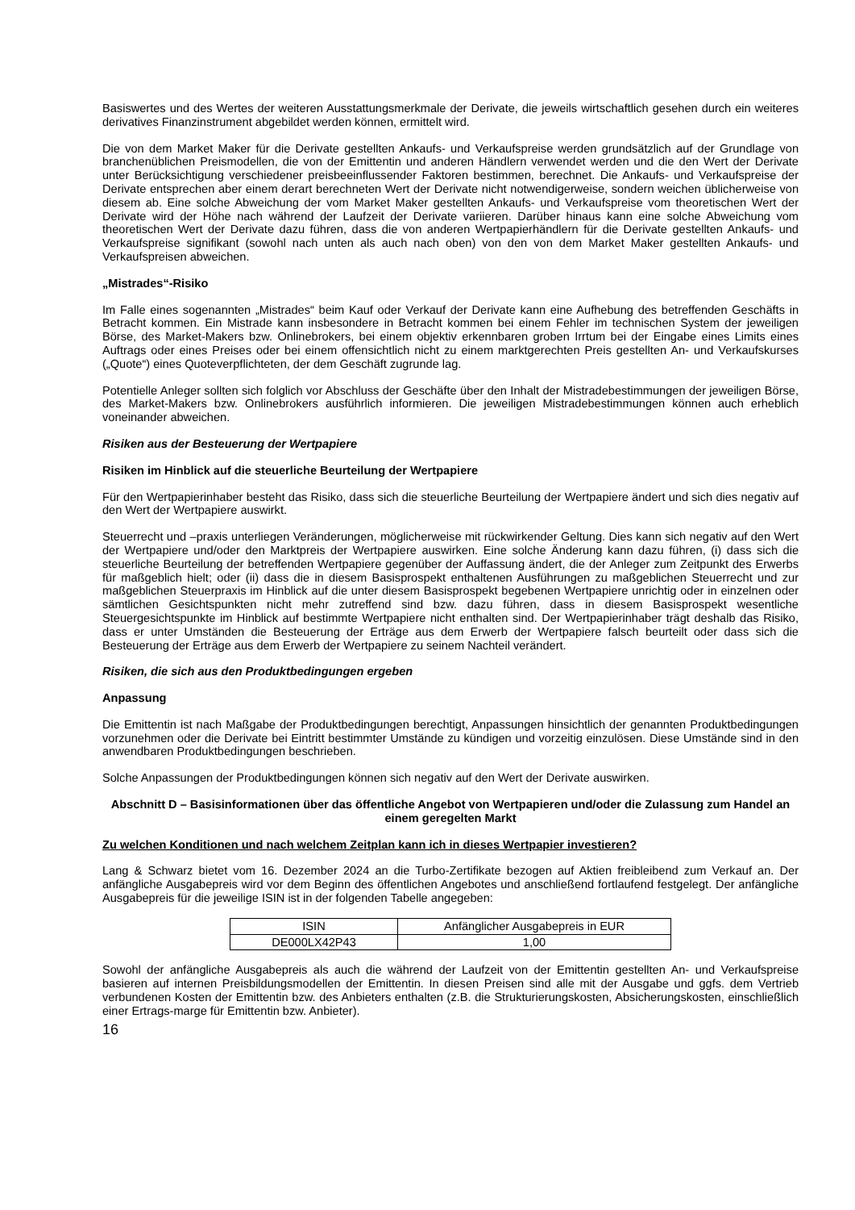Basiswertes und des Wertes der weiteren Ausstattungsmerkmale der Derivate, die jeweils wirtschaftlich gesehen durch ein weiteres derivatives Finanzinstrument abgebildet werden können, ermittelt wird.
Die von dem Market Maker für die Derivate gestellten Ankaufs- und Verkaufspreise werden grundsätzlich auf der Grundlage von branchenüblichen Preismodellen, die von der Emittentin und anderen Händlern verwendet werden und die den Wert der Derivate unter Berücksichtigung verschiedener preisbeeinflussender Faktoren bestimmen, berechnet. Die Ankaufs- und Verkaufspreise der Derivate entsprechen aber einem derart berechneten Wert der Derivate nicht notwendigerweise, sondern weichen üblicherweise von diesem ab. Eine solche Abweichung der vom Market Maker gestellten Ankaufs- und Verkaufspreise vom theoretischen Wert der Derivate wird der Höhe nach während der Laufzeit der Derivate variieren. Darüber hinaus kann eine solche Abweichung vom theoretischen Wert der Derivate dazu führen, dass die von anderen Wertpapierhändlern für die Derivate gestellten Ankaufs- und Verkaufspreise signifikant (sowohl nach unten als auch nach oben) von den von dem Market Maker gestellten Ankaufs- und Verkaufspreisen abweichen.
„Mistrades“-Risiko
Im Falle eines sogenannten „Mistrades“ beim Kauf oder Verkauf der Derivate kann eine Aufhebung des betreffenden Geschäfts in Betracht kommen. Ein Mistrade kann insbesondere in Betracht kommen bei einem Fehler im technischen System der jeweiligen Börse, des Market-Makers bzw. Onlinebrokers, bei einem objektiv erkennbaren groben Irrtum bei der Eingabe eines Limits eines Auftrags oder eines Preises oder bei einem offensichtlich nicht zu einem marktgerechten Preis gestellten An- und Verkaufskurses („Quote“) eines Quoteverpflichteten, der dem Geschäft zugrunde lag.
Potentielle Anleger sollten sich folglich vor Abschluss der Geschäfte über den Inhalt der Mistradebestimmungen der jeweiligen Börse, des Market-Makers bzw. Onlinebrokers ausführlich informieren. Die jeweiligen Mistradebestimmungen können auch erheblich voneinander abweichen.
Risiken aus der Besteuerung der Wertpapiere
Risiken im Hinblick auf die steuerliche Beurteilung der Wertpapiere
Für den Wertpapierinhaber besteht das Risiko, dass sich die steuerliche Beurteilung der Wertpapiere ändert und sich dies negativ auf den Wert der Wertpapiere auswirkt.
Steuerrecht und –praxis unterliegen Veränderungen, möglicherweise mit rückwirkender Geltung. Dies kann sich negativ auf den Wert der Wertpapiere und/oder den Marktpreis der Wertpapiere auswirken. Eine solche Änderung kann dazu führen, (i) dass sich die steuerliche Beurteilung der betreffenden Wertpapiere gegenüber der Auffassung ändert, die der Anleger zum Zeitpunkt des Erwerbs für maßgeblich hielt; oder (ii) dass die in diesem Basisprospekt enthaltenen Ausführungen zu maßgeblichen Steuerrecht und zur maßgeblichen Steuerpraxis im Hinblick auf die unter diesem Basisprospekt begebenen Wertpapiere unrichtig oder in einzelnen oder sämtlichen Gesichtspunkten nicht mehr zutreffend sind bzw. dazu führen, dass in diesem Basisprospekt wesentliche Steuergesichtspunkte im Hinblick auf bestimmte Wertpapiere nicht enthalten sind. Der Wertpapierinhaber trägt deshalb das Risiko, dass er unter Umständen die Besteuerung der Erträge aus dem Erwerb der Wertpapiere falsch beurteilt oder dass sich die Besteuerung der Erträge aus dem Erwerb der Wertpapiere zu seinem Nachteil verändert.
Risiken, die sich aus den Produktbedingungen ergeben
Anpassung
Die Emittentin ist nach Maßgabe der Produktbedingungen berechtigt, Anpassungen hinsichtlich der genannten Produktbedingungen vorzunehmen oder die Derivate bei Eintritt bestimmter Umstände zu kündigen und vorzeitig einzulösen. Diese Umstände sind in den anwendbaren Produktbedingungen beschrieben.
Solche Anpassungen der Produktbedingungen können sich negativ auf den Wert der Derivate auswirken.
Abschnitt D – Basisinformationen über das öffentliche Angebot von Wertpapieren und/oder die Zulassung zum Handel an einem geregelten Markt
Zu welchen Konditionen und nach welchem Zeitplan kann ich in dieses Wertpapier investieren?
Lang & Schwarz bietet vom 16. Dezember 2024 an die Turbo-Zertifikate bezogen auf Aktien freibleibend zum Verkauf an. Der anfängliche Ausgabepreis wird vor dem Beginn des öffentlichen Angebotes und anschließend fortlaufend festgelegt. Der anfängliche Ausgabepreis für die jeweilige ISIN ist in der folgenden Tabelle angegeben:
| ISIN | Anfänglicher Ausgabepreis in EUR |
| --- | --- |
| DE000LX42P43 | 1,00 |
Sowohl der anfängliche Ausgabepreis als auch die während der Laufzeit von der Emittentin gestellten An- und Verkaufspreise basieren auf internen Preisbildungsmodellen der Emittentin. In diesen Preisen sind alle mit der Ausgabe und ggfs. dem Vertrieb verbundenen Kosten der Emittentin bzw. des Anbieters enthalten (z.B. die Strukturierungskosten, Absicherungskosten, einschließlich einer Ertrags-marge für Emittentin bzw. Anbieter).
16